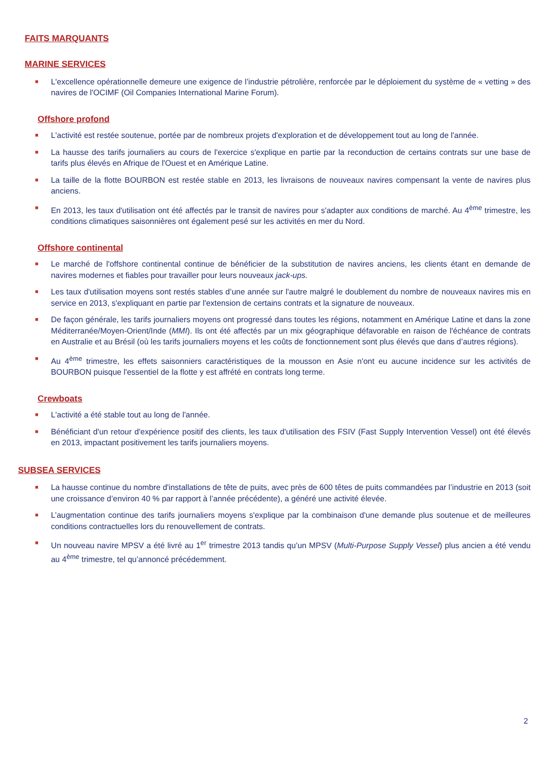FAITS MARQUANTS
MARINE SERVICES
■ L'excellence opérationnelle demeure une exigence de l’industrie pétrolière, renforcée par le déploiement du système de « vetting » des navires de l'OCIMF (Oil Companies International Marine Forum).
Offshore profond
■ L'activité est restée soutenue, portée par de nombreux projets d'exploration et de développement tout au long de l'année.
■ La hausse des tarifs journaliers au cours de l'exercice s'explique en partie par la reconduction de certains contrats sur une base de tarifs plus élevés en Afrique de l'Ouest et en Amérique Latine.
■ La taille de la flotte BOURBON est restée stable en 2013, les livraisons de nouveaux navires compensant la vente de navires plus anciens.
■ En 2013, les taux d'utilisation ont été affectés par le transit de navires pour s'adapter aux conditions de marché. Au 4<sup>ème</sup> trimestre, les conditions climatiques saisonnières ont également pesé sur les activités en mer du Nord.
Offshore continental
■ Le marché de l'offshore continental continue de bénéficier de la substitution de navires anciens, les clients étant en demande de navires modernes et fiables pour travailler pour leurs nouveaux jack-ups.
■ Les taux d'utilisation moyens sont restés stables d’une année sur l'autre malgré le doublement du nombre de nouveaux navires mis en service en 2013, s'expliquant en partie par l'extension de certains contrats et la signature de nouveaux.
■ De façon générale, les tarifs journaliers moyens ont progressé dans toutes les régions, notamment en Amérique Latine et dans la zone Méditerranée/Moyen-Orient/Inde (MMI). Ils ont été affectés par un mix géographique défavorable en raison de l'échéance de contrats en Australie et au Brésil (où les tarifs journaliers moyens et les coûts de fonctionnement sont plus élevés que dans d’autres régions).
■ Au 4<sup>ème</sup> trimestre, les effets saisonniers caractéristiques de la mousson en Asie n'ont eu aucune incidence sur les activités de BOURBON puisque l'essentiel de la flotte y est affrété en contrats long terme.
Crewboats
■ L'activité a été stable tout au long de l'année.
■ Bénéficiant d'un retour d'expérience positif des clients, les taux d'utilisation des FSIV (Fast Supply Intervention Vessel) ont été élevés en 2013, impactant positivement les tarifs journaliers moyens.
SUBSEA SERVICES
■ La hausse continue du nombre d'installations de tête de puits, avec près de 600 têtes de puits commandées par l’industrie en 2013 (soit une croissance d’environ 40 % par rapport à l’année précédente), a généré une activité élevée.
■ L’augmentation continue des tarifs journaliers moyens s'explique par la combinaison d'une demande plus soutenue et de meilleures conditions contractuelles lors du renouvellement de contrats.
■ Un nouveau navire MPSV a été livré au 1<sup>er</sup> trimestre 2013 tandis qu’un MPSV (Multi-Purpose Supply Vessel) plus ancien a été vendu au 4<sup>ème</sup> trimestre, tel qu’annoncé précédemment.
2